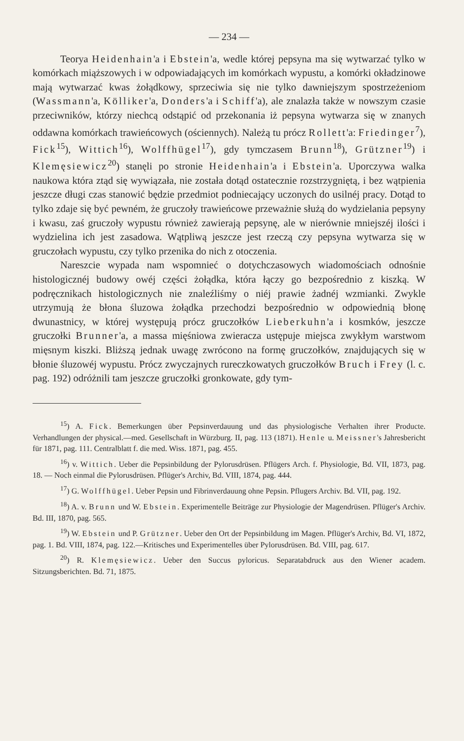— 234 —
Teorya Heidenhain'a i Ebstein'a, wedle której pepsyna ma się wytwarzać tylko w komórkach miąższowych i w odpowiadających im komórkach wypustu, a komórki okładzinowe mają wytwarzać kwas żołądkowy, sprzeciwia się nie tylko dawniejszym spostrzeżeniom (Wassmann'a, Kölliker'a, Donders'a i Schiff'a), ale znalazła także w nowszym czasie przeciwników, którzy niechcą odstąpić od przekonania iż pepsyna wytwarza się w znanych oddawna komórkach trawieńcowych (ościennych). Należą tu prócz Rollett'a: Friedinger<sup>7</sup>), Fick<sup>15</sup>), Wittich<sup>16</sup>), Wolffhügel<sup>17</sup>), gdy tymczasem Brunn<sup>18</sup>), Grützner<sup>19</sup>) i Klemęsiewicz<sup>20</sup>) stanęli po stronie Heidenhain'a i Ebstein'a. Uporczywa walka naukowa która ztąd się wywiązała, nie została dotąd ostatecznie rozstrzygniętą, i bez wątpienia jeszcze długi czas stanowić będzie przedmiot podniecający uczonych do usilnéj pracy. Dotąd to tylko zdaje się być pewném, że gruczoły trawieńcowe przeważnie służą do wydzielania pepsyny i kwasu, zaś gruczoły wypustu również zawierają pepsynę, ale w nierównie mniejszéj ilości i wydzielina ich jest zasadowa. Wątpliwą jeszcze jest rzeczą czy pepsyna wytwarza się w gruczołach wypustu, czy tylko przenika do nich z otoczenia.
Nareszcie wypada nam wspomnieć o dotychczasowych wiadomościach odnośnie histologicznéj budowy owéj części żołądka, która łączy go bezpośrednio z kiszką. W podręcznikach histologicznych nie znaleźliśmy o niéj prawie żadnéj wzmianki. Zwykle utrzymują że błona śluzowa żołądka przechodzi bezpośrednio w odpowiednią błonę dwunastnicy, w której występują prócz gruczołków Lieberkuhn'a i kosmków, jeszcze gruczołki Brunner'a, a massa mięśniowa zwieracza ustępuje miejsca zwykłym warstwom mięsnym kiszki. Bliższą jednak uwagę zwrócono na formę gruczołków, znajdujących się w błonie śluzowéj wypustu. Prócz zwyczajnych rureczkowatych gruczołków Bruch i Frey (l. c. pag. 192) odróżnili tam jeszcze gruczołki gronkowate, gdy tym-
<sup>15</sup>) A. Fick. Bemerkungen über Pepsinverdauung und das physiologische Verhalten ihrer Producte. Verhandlungen der physical.—med. Gesellschaft in Würzburg. II, pag. 113 (1871). Henle u. Meissner's Jahresbericht für 1871, pag. 111. Centralblatt f. die med. Wiss. 1871, pag. 455.
<sup>16</sup>) v. Wittich. Ueber die Pepsinbildung der Pylorusdrüsen. Pflügers Arch. f. Physiologie, Bd. VII, 1873, pag. 18. — Noch einmal die Pylorusdrüsen. Pflüger's Archiv, Bd. VIII, 1874, pag. 444.
<sup>17</sup>) G. Wolffhügel. Ueber Pepsin und Fibrinverdauung ohne Pepsin. Pflugers Archiv. Bd. VII, pag. 192.
<sup>18</sup>) A. v. Brunn und W. Ebstein. Experimentelle Beiträge zur Physiologie der Magendrüsen. Pflüger's Archiv. Bd. III, 1870, pag. 565.
<sup>19</sup>) W. Ebstein und P. Grützner. Ueber den Ort der Pepsinbildung im Magen. Pflüger's Archiv, Bd. VI, 1872, pag. 1. Bd. VIII, 1874, pag. 122.—Kritisches und Experimentelles über Pylorusdrüsen. Bd. VIII, pag. 617.
<sup>20</sup>) R. Klemęsiewicz. Ueber den Succus pyloricus. Separatabdruck aus den Wiener academ. Sitzungsberichten. Bd. 71, 1875.